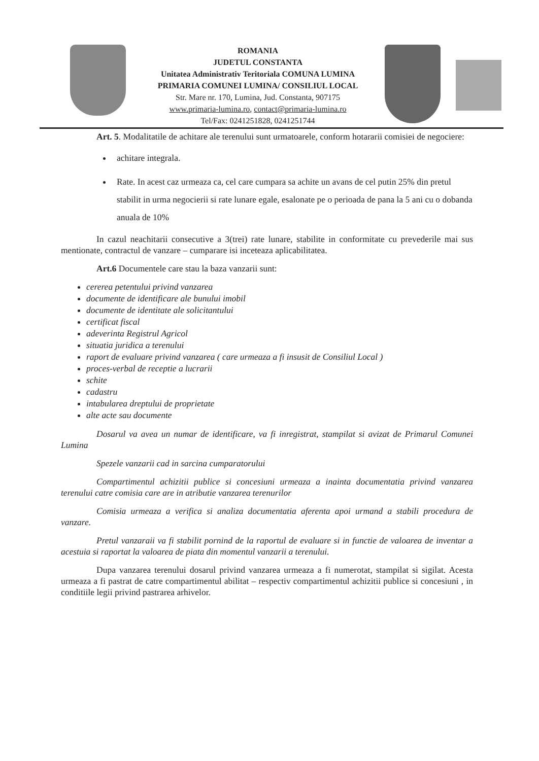ROMANIA
JUDETUL CONSTANTA
Unitatea Administrativ Teritoriala COMUNA LUMINA
PRIMARIA COMUNEI LUMINA/ CONSILIUL LOCAL
Str. Mare nr. 170, Lumina, Jud. Constanta, 907175
www.primaria-lumina.ro, contact@primaria-lumina.ro
Tel/Fax: 0241251828, 0241251744
Art. 5. Modalitatile de achitare ale terenului sunt urmatoarele, conform hotararii comisiei de negociere:
achitare integrala.
Rate. In acest caz urmeaza ca, cel care cumpara sa achite un avans de cel putin 25% din pretul stabilit in urma negocierii si rate lunare egale, esalonate pe o perioada de pana la 5 ani cu o dobanda anuala de 10%
In cazul neachitarii consecutive a 3(trei) rate lunare, stabilite in conformitate cu prevederile mai sus mentionate, contractul de vanzare – cumparare isi inceteaza aplicabilitatea.
Art.6 Documentele care stau la baza vanzarii sunt:
cererea petentului privind vanzarea
documente de identificare ale bunului imobil
documente de identitate ale solicitantului
certificat fiscal
adeverinta Registrul Agricol
situatia juridica a terenului
raport de evaluare privind vanzarea ( care urmeaza a fi insusit de Consiliul Local )
proces-verbal de receptie a lucrarii
schite
cadastru
intabularea dreptului de proprietate
alte acte sau documente
Dosarul va avea un numar de identificare, va fi inregistrat, stampilat si avizat de Primarul Comunei Lumina
Spezele vanzarii cad in sarcina cumparatorului
Compartimentul achizitii publice si concesiuni urmeaza a inainta documentatia privind vanzarea terenului catre comisia care are in atributie vanzarea terenurilor
Comisia urmeaza a verifica si analiza documentatia aferenta apoi urmand a stabili procedura de vanzare.
Pretul vanzaraii va fi stabilit pornind de la raportul de evaluare si in functie de valoarea de inventar a acestuia si raportat la valoarea de piata din momentul vanzarii a terenului.
Dupa vanzarea terenului dosarul privind vanzarea urmeaza a fi numerotat, stampilat si sigilat. Acesta urmeaza a fi pastrat de catre compartimentul abilitat – respectiv compartimentul achizitii publice si concesiuni , in conditiile legii privind pastrarea arhivelor.